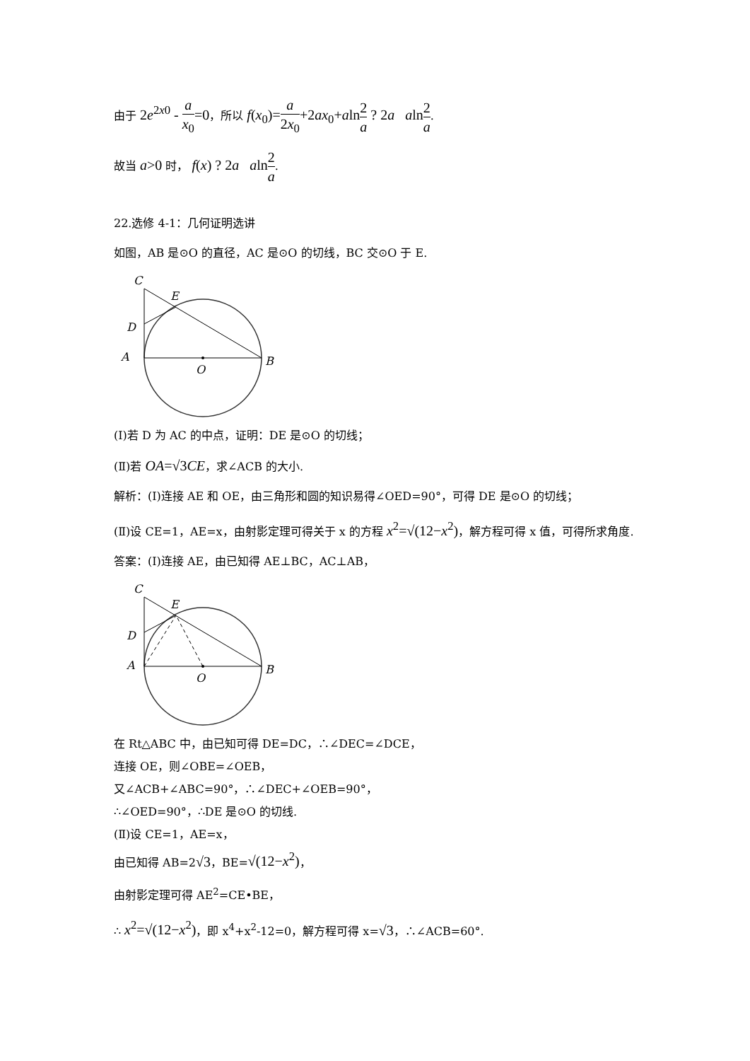由于 2e<sup>2x0</sup> - a x<sub>0</sub>=0，所以 f(x<sub>0</sub>)=a 2x<sub>0</sub>+2ax<sub>0</sub>+aln 2 a ? 2a aln 2 a.
故当 a>0 时， f(x) ? 2a aln 2 a.
22.选修 4-1：几何证明选讲
如图，AB 是⊙O 的直径，AC 是⊙O 的切线，BC 交⊙O 于 E.
C
E
D
A
B
O
(Ⅰ)若 D 为 AC 的中点，证明：DE 是⊙O 的切线；
(Ⅱ)若 OA=√3CE，求∠ACB 的大小.
解析：(Ⅰ)连接 AE 和 OE，由三角形和圆的知识易得∠OED=90°，可得 DE 是⊙O 的切线；
(Ⅱ)设 CE=1，AE=x，由射影定理可得关于 x 的方程 x<sup>2</sup>=√(12−x<sup>2</sup>)，解方程可得 x 值，可得所求角度.
答案：(Ⅰ)连接 AE，由已知得 AE⊥BC，AC⊥AB，
C
E
D
A
B
O
在 Rt△ABC 中，由已知可得 DE=DC，∴∠DEC=∠DCE，
连接 OE，则∠OBE=∠OEB，
又∠ACB+∠ABC=90°，∴∠DEC+∠OEB=90°，
∴∠OED=90°，∴DE 是⊙O 的切线.
(Ⅱ)设 CE=1，AE=x，
由已知得 AB=2√3，BE=√(12−x<sup>2</sup>)，
由射影定理可得 AE<sup>2</sup>=CE•BE，
∴ x<sup>2</sup>=√(12−x<sup>2</sup>)，即 x<sup>4</sup>+x<sup>2</sup>-12=0，解方程可得 x=√3，∴∠ACB=60°.